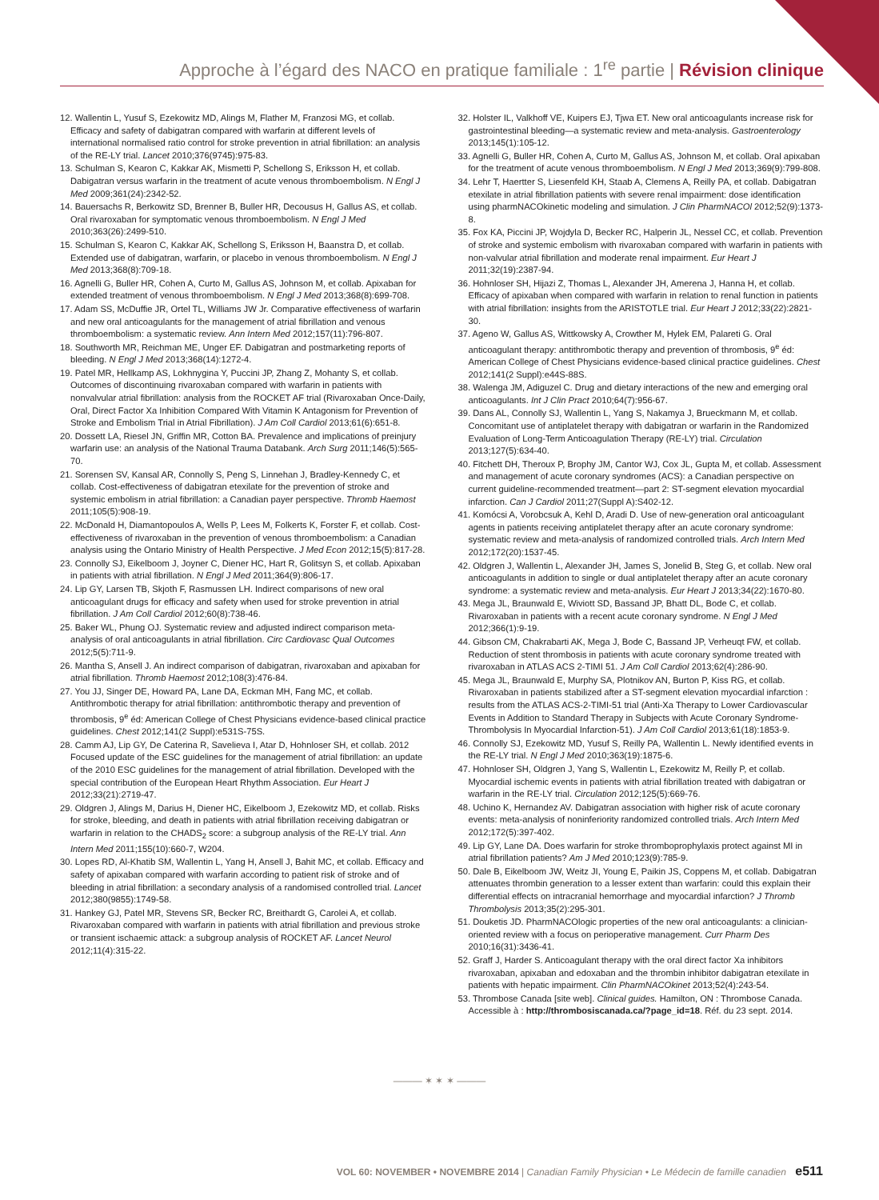Approche à l’égard des NACO en pratique familiale : 1<sup>re</sup> partie | Révision clinique
12. Wallentin L, Yusuf S, Ezekowitz MD, Alings M, Flather M, Franzosi MG, et collab. Efficacy and safety of dabigatran compared with warfarin at different levels of international normalised ratio control for stroke prevention in atrial fibrillation: an analysis of the RE-LY trial. Lancet 2010;376(9745):975-83.
13. Schulman S, Kearon C, Kakkar AK, Mismetti P, Schellong S, Eriksson H, et collab. Dabigatran versus warfarin in the treatment of acute venous thromboembolism. N Engl J Med 2009;361(24):2342-52.
14. Bauersachs R, Berkowitz SD, Brenner B, Buller HR, Decousus H, Gallus AS, et collab. Oral rivaroxaban for symptomatic venous thromboembolism. N Engl J Med 2010;363(26):2499-510.
15. Schulman S, Kearon C, Kakkar AK, Schellong S, Eriksson H, Baanstra D, et collab. Extended use of dabigatran, warfarin, or placebo in venous thromboembolism. N Engl J Med 2013;368(8):709-18.
16. Agnelli G, Buller HR, Cohen A, Curto M, Gallus AS, Johnson M, et collab. Apixaban for extended treatment of venous thromboembolism. N Engl J Med 2013;368(8):699-708.
17. Adam SS, McDuffie JR, Ortel TL, Williams JW Jr. Comparative effectiveness of warfarin and new oral anticoagulants for the management of atrial fibrillation and venous thromboembolism: a systematic review. Ann Intern Med 2012;157(11):796-807.
18. Southworth MR, Reichman ME, Unger EF. Dabigatran and postmarketing reports of bleeding. N Engl J Med 2013;368(14):1272-4.
19. Patel MR, Hellkamp AS, Lokhnygina Y, Puccini JP, Zhang Z, Mohanty S, et collab. Outcomes of discontinuing rivaroxaban compared with warfarin in patients with nonvalvular atrial fibrillation: analysis from the ROCKET AF trial (Rivaroxaban Once-Daily, Oral, Direct Factor Xa Inhibition Compared With Vitamin K Antagonism for Prevention of Stroke and Embolism Trial in Atrial Fibrillation). J Am Coll Cardiol 2013;61(6):651-8.
20. Dossett LA, Riesel JN, Griffin MR, Cotton BA. Prevalence and implications of preinjury warfarin use: an analysis of the National Trauma Databank. Arch Surg 2011;146(5):565-70.
21. Sorensen SV, Kansal AR, Connolly S, Peng S, Linnehan J, Bradley-Kennedy C, et collab. Cost-effectiveness of dabigatran etexilate for the prevention of stroke and systemic embolism in atrial fibrillation: a Canadian payer perspective. Thromb Haemost 2011;105(5):908-19.
22. McDonald H, Diamantopoulos A, Wells P, Lees M, Folkerts K, Forster F, et collab. Cost-effectiveness of rivaroxaban in the prevention of venous thromboembolism: a Canadian analysis using the Ontario Ministry of Health Perspective. J Med Econ 2012;15(5):817-28.
23. Connolly SJ, Eikelboom J, Joyner C, Diener HC, Hart R, Golitsyn S, et collab. Apixaban in patients with atrial fibrillation. N Engl J Med 2011;364(9):806-17.
24. Lip GY, Larsen TB, Skjoth F, Rasmussen LH. Indirect comparisons of new oral anticoagulant drugs for efficacy and safety when used for stroke prevention in atrial fibrillation. J Am Coll Cardiol 2012;60(8):738-46.
25. Baker WL, Phung OJ. Systematic review and adjusted indirect comparison meta-analysis of oral anticoagulants in atrial fibrillation. Circ Cardiovasc Qual Outcomes 2012;5(5):711-9.
26. Mantha S, Ansell J. An indirect comparison of dabigatran, rivaroxaban and apixaban for atrial fibrillation. Thromb Haemost 2012;108(3):476-84.
27. You JJ, Singer DE, Howard PA, Lane DA, Eckman MH, Fang MC, et collab. Antithrombotic therapy for atrial fibrillation: antithrombotic therapy and prevention of thrombosis, 9<sup>e</sup> éd: American College of Chest Physicians evidence-based clinical practice guidelines. Chest 2012;141(2 Suppl):e531S-75S.
28. Camm AJ, Lip GY, De Caterina R, Savelieva I, Atar D, Hohnloser SH, et collab. 2012 Focused update of the ESC guidelines for the management of atrial fibrillation: an update of the 2010 ESC guidelines for the management of atrial fibrillation. Developed with the special contribution of the European Heart Rhythm Association. Eur Heart J 2012;33(21):2719-47.
29. Oldgren J, Alings M, Darius H, Diener HC, Eikelboom J, Ezekowitz MD, et collab. Risks for stroke, bleeding, and death in patients with atrial fibrillation receiving dabigatran or warfarin in relation to the CHADS<sub>2</sub> score: a subgroup analysis of the RE-LY trial. Ann Intern Med 2011;155(10):660-7, W204.
30. Lopes RD, Al-Khatib SM, Wallentin L, Yang H, Ansell J, Bahit MC, et collab. Efficacy and safety of apixaban compared with warfarin according to patient risk of stroke and of bleeding in atrial fibrillation: a secondary analysis of a randomised controlled trial. Lancet 2012;380(9855):1749-58.
31. Hankey GJ, Patel MR, Stevens SR, Becker RC, Breithardt G, Carolei A, et collab. Rivaroxaban compared with warfarin in patients with atrial fibrillation and previous stroke or transient ischaemic attack: a subgroup analysis of ROCKET AF. Lancet Neurol 2012;11(4):315-22.
32. Holster IL, Valkhoff VE, Kuipers EJ, Tjwa ET. New oral anticoagulants increase risk for gastrointestinal bleeding—a systematic review and meta-analysis. Gastroenterology 2013;145(1):105-12.
33. Agnelli G, Buller HR, Cohen A, Curto M, Gallus AS, Johnson M, et collab. Oral apixaban for the treatment of acute venous thromboembolism. N Engl J Med 2013;369(9):799-808.
34. Lehr T, Haertter S, Liesenfeld KH, Staab A, Clemens A, Reilly PA, et collab. Dabigatran etexilate in atrial fibrillation patients with severe renal impairment: dose identification using pharmNACOkinetic modeling and simulation. J Clin PharmNACOl 2012;52(9):1373-8.
35. Fox KA, Piccini JP, Wojdyla D, Becker RC, Halperin JL, Nessel CC, et collab. Prevention of stroke and systemic embolism with rivaroxaban compared with warfarin in patients with non-valvular atrial fibrillation and moderate renal impairment. Eur Heart J 2011;32(19):2387-94.
36. Hohnloser SH, Hijazi Z, Thomas L, Alexander JH, Amerena J, Hanna H, et collab. Efficacy of apixaban when compared with warfarin in relation to renal function in patients with atrial fibrillation: insights from the ARISTOTLE trial. Eur Heart J 2012;33(22):2821-30.
37. Ageno W, Gallus AS, Wittkowsky A, Crowther M, Hylek EM, Palareti G. Oral anticoagulant therapy: antithrombotic therapy and prevention of thrombosis, 9<sup>e</sup> éd: American College of Chest Physicians evidence-based clinical practice guidelines. Chest 2012;141(2 Suppl):e44S-88S.
38. Walenga JM, Adiguzel C. Drug and dietary interactions of the new and emerging oral anticoagulants. Int J Clin Pract 2010;64(7):956-67.
39. Dans AL, Connolly SJ, Wallentin L, Yang S, Nakamya J, Brueckmann M, et collab. Concomitant use of antiplatelet therapy with dabigatran or warfarin in the Randomized Evaluation of Long-Term Anticoagulation Therapy (RE-LY) trial. Circulation 2013;127(5):634-40.
40. Fitchett DH, Theroux P, Brophy JM, Cantor WJ, Cox JL, Gupta M, et collab. Assessment and management of acute coronary syndromes (ACS): a Canadian perspective on current guideline-recommended treatment—part 2: ST-segment elevation myocardial infarction. Can J Cardiol 2011;27(Suppl A):S402-12.
41. Komócsi A, Vorobcsuk A, Kehl D, Aradi D. Use of new-generation oral anticoagulant agents in patients receiving antiplatelet therapy after an acute coronary syndrome: systematic review and meta-analysis of randomized controlled trials. Arch Intern Med 2012;172(20):1537-45.
42. Oldgren J, Wallentin L, Alexander JH, James S, Jonelid B, Steg G, et collab. New oral anticoagulants in addition to single or dual antiplatelet therapy after an acute coronary syndrome: a systematic review and meta-analysis. Eur Heart J 2013;34(22):1670-80.
43. Mega JL, Braunwald E, Wiviott SD, Bassand JP, Bhatt DL, Bode C, et collab. Rivaroxaban in patients with a recent acute coronary syndrome. N Engl J Med 2012;366(1):9-19.
44. Gibson CM, Chakrabarti AK, Mega J, Bode C, Bassand JP, Verheuqt FW, et collab. Reduction of stent thrombosis in patients with acute coronary syndrome treated with rivaroxaban in ATLAS ACS 2-TIMI 51. J Am Coll Cardiol 2013;62(4):286-90.
45. Mega JL, Braunwald E, Murphy SA, Plotnikov AN, Burton P, Kiss RG, et collab. Rivaroxaban in patients stabilized after a ST-segment elevation myocardial infarction : results from the ATLAS ACS-2-TIMI-51 trial (Anti-Xa Therapy to Lower Cardiovascular Events in Addition to Standard Therapy in Subjects with Acute Coronary Syndrome-Thrombolysis In Myocardial Infarction-51). J Am Coll Cardiol 2013;61(18):1853-9.
46. Connolly SJ, Ezekowitz MD, Yusuf S, Reilly PA, Wallentin L. Newly identified events in the RE-LY trial. N Engl J Med 2010;363(19):1875-6.
47. Hohnloser SH, Oldgren J, Yang S, Wallentin L, Ezekowitz M, Reilly P, et collab. Myocardial ischemic events in patients with atrial fibrillation treated with dabigatran or warfarin in the RE-LY trial. Circulation 2012;125(5):669-76.
48. Uchino K, Hernandez AV. Dabigatran association with higher risk of acute coronary events: meta-analysis of noninferiority randomized controlled trials. Arch Intern Med 2012;172(5):397-402.
49. Lip GY, Lane DA. Does warfarin for stroke thromboprophylaxis protect against MI in atrial fibrillation patients? Am J Med 2010;123(9):785-9.
50. Dale B, Eikelboom JW, Weitz JI, Young E, Paikin JS, Coppens M, et collab. Dabigatran attenuates thrombin generation to a lesser extent than warfarin: could this explain their differential effects on intracranial hemorrhage and myocardial infarction? J Thromb Thrombolysis 2013;35(2):295-301.
51. Douketis JD. PharmNACOlogic properties of the new oral anticoagulants: a clinician-oriented review with a focus on perioperative management. Curr Pharm Des 2010;16(31):3436-41.
52. Graff J, Harder S. Anticoagulant therapy with the oral direct factor Xa inhibitors rivaroxaban, apixaban and edoxaban and the thrombin inhibitor dabigatran etexilate in patients with hepatic impairment. Clin PharmNACOkinet 2013;52(4):243-54.
53. Thrombose Canada [site web]. Clinical guides. Hamilton, ON : Thrombose Canada. Accessible à : http://thrombosiscanada.ca/?page_id=18. Réf. du 23 sept. 2014.
——— ✶ ✶ ✶ ———
VOL 60: NOVEMBER • NOVEMBRE 2014 | Canadian Family Physician • Le Médecin de famille canadien e511